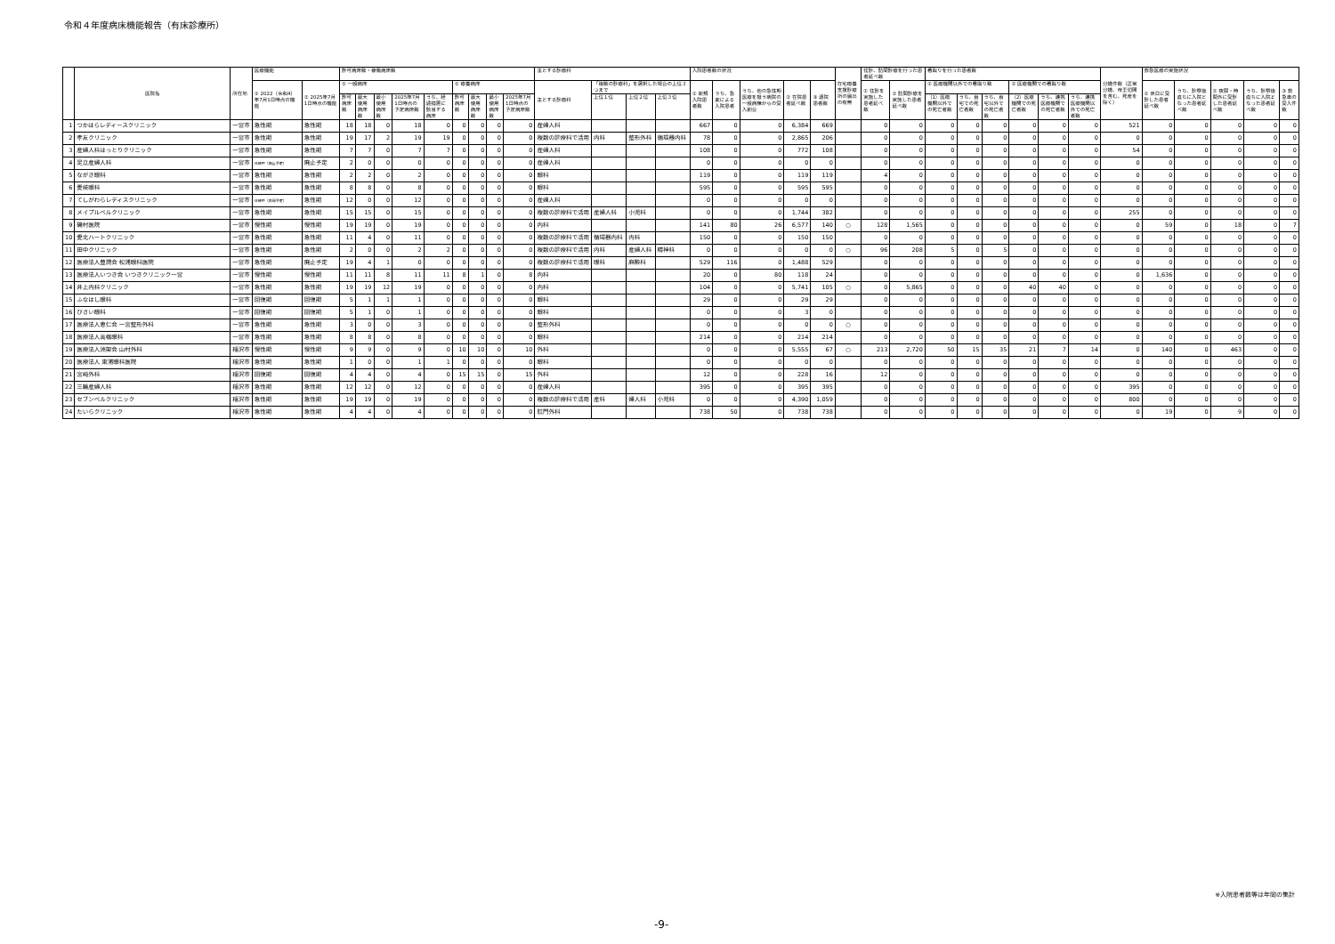令和４年度病床機能報告（有床診療所）
| | 医院名 | 所在地 | 医療機能 | | 許可病床数・稼働病床数 | | | | | | | | | 主とする診療科 | | | | 入院患者数の状況 | | | | | 在宅療養支援診療所の届出の有無 | 往診、訪問診療を行った患者延べ数 | | 看取りを行った患者数 | | | | | | 分娩件数（正常分娩、帝王切開を含む。死産を除く） | 救急医療の実施状況 | | | | |
| --- | --- | --- | --- | --- | --- | --- | --- | --- | --- | --- | --- | --- | --- | --- | --- | --- | --- | --- | --- | --- | --- | --- | --- | --- | --- | --- | --- | --- | --- | --- | --- | --- | --- | --- | --- | --- | --- |
| | | | ① 2022（令和4）年7月1日時点の機能 | ② 2025年7月1日時点の機能 | ① 一般病床 | | | | | ② 療養病床 | | | | 主とする診療科 | 「複数の診療科」を選択した場合の上位３つまで | | | ① 新規入院患者数 | うち、急変による入院患者 | うち、他の急性期医療を担う病院の一般病棟からの受入割合 | ② 在院患者延べ数 | ③ 退院患者数 | | ① 往診を実施した患者延べ数 | ② 訪問診療を実施した患者延べ数 | ① 医療機関以外での看取り数 | | | ② 医療機関での看取り数 | | | | ① 休日に受診した患者延べ数 | うち、診察後直ちに入院となった患者延べ数 | ② 夜間・時間外に受診した患者延べ数 | うち、診察後直ちに入院となった患者延べ数 | ③ 救急車の受入件数 |
| | | | | | 許可病床数 | 最大使用病床数 | 最小使用病床数 | 2025年7月1日時点の予定病床数 | うち、経過措置に該当する病床 | 許可病床数 | 最大使用病床数 | 最小使用病床数 | 2025年7月1日時点の予定病床数 | | 上位１位 | 上位２位 | 上位３位 | | | | | | | | | （1）医療機関以外での死亡者数 | うち、自宅での死亡者数 | うち、自宅以外での死亡者数 | （2）医療機関での死亡者数 | うち、連携医療機関での死亡者数 | うち、連携医療機関以外での死亡者数 | | | | | | |
| 1 | つかはらレディースクリニック | 一宮市 | 急性期 | 急性期 | 18 | 18 | 0 | 18 | 0 | 0 | 0 | 0 | 0 | 産婦人科 | | | | 667 | 0 | 0 | 6,384 | 669 | | 0 | 0 | 0 | 0 | 0 | 0 | 0 | 0 | 521 | 0 | 0 | 0 | 0 | 0 |
| 2 | 孝友クリニック | 一宮市 | 急性期 | 急性期 | 19 | 17 | 2 | 19 | 19 | 0 | 0 | 0 | 0 | 複数の診療科で活用 | 内科 | 整形外科 | 循環器内科 | 78 | 0 | 0 | 2,865 | 206 | | 0 | 0 | 0 | 0 | 0 | 0 | 0 | 0 | 0 | 0 | 0 | 0 | 0 | 0 |
| 3 | 産婦人科はっとりクリニック | 一宮市 | 急性期 | 急性期 | 7 | 7 | 0 | 7 | 7 | 0 | 0 | 0 | 0 | 産婦人科 | | | | 108 | 0 | 0 | 772 | 108 | | 0 | 0 | 0 | 0 | 0 | 0 | 0 | 0 | 54 | 0 | 0 | 0 | 0 | 0 |
| 4 | 足立産婦人科 | 一宮市 | 休棟中（廃止予定） | 廃止予定 | 2 | 0 | 0 | 0 | 0 | 0 | 0 | 0 | 0 | 産婦人科 | | | | 0 | 0 | 0 | 0 | 0 | | 0 | 0 | 0 | 0 | 0 | 0 | 0 | 0 | 0 | 0 | 0 | 0 | 0 | 0 |
| 5 | ながき眼科 | 一宮市 | 急性期 | 急性期 | 2 | 2 | 0 | 2 | 0 | 0 | 0 | 0 | 0 | 眼科 | | | | 119 | 0 | 0 | 119 | 119 | | 4 | 0 | 0 | 0 | 0 | 0 | 0 | 0 | 0 | 0 | 0 | 0 | 0 | 0 |
| 6 | 愛岐眼科 | 一宮市 | 急性期 | 急性期 | 8 | 8 | 0 | 8 | 0 | 0 | 0 | 0 | 0 | 眼科 | | | | 595 | 0 | 0 | 595 | 595 | | 0 | 0 | 0 | 0 | 0 | 0 | 0 | 0 | 0 | 0 | 0 | 0 | 0 | 0 |
| 7 | てしがわらレディスクリニック | 一宮市 | 休棟中（再開予定） | 急性期 | 12 | 0 | 0 | 12 | 0 | 0 | 0 | 0 | 0 | 産婦人科 | | | | 0 | 0 | 0 | 0 | 0 | | 0 | 0 | 0 | 0 | 0 | 0 | 0 | 0 | 0 | 0 | 0 | 0 | 0 | 0 |
| 8 | メイプルベルクリニック | 一宮市 | 急性期 | 急性期 | 15 | 15 | 0 | 15 | 0 | 0 | 0 | 0 | 0 | 複数の診療科で活用 | 産婦人科 | 小児科 | | 0 | 0 | 0 | 1,744 | 382 | | 0 | 0 | 0 | 0 | 0 | 0 | 0 | 0 | 255 | 0 | 0 | 0 | 0 | 0 |
| 9 | 磯村医院 | 一宮市 | 慢性期 | 慢性期 | 19 | 19 | 0 | 19 | 0 | 0 | 0 | 0 | 0 | 内科 | | | | 141 | 80 | 26 | 6,577 | 140 | ○ | 128 | 1,565 | 0 | 0 | 0 | 0 | 0 | 0 | 0 | 59 | 0 | 18 | 0 | 7 |
| 10 | 愛北ハートクリニック | 一宮市 | 急性期 | 急性期 | 11 | 4 | 0 | 11 | 0 | 0 | 0 | 0 | 0 | 複数の診療科で活用 | 循環器内科 | 内科 | | 150 | 0 | 0 | 150 | 150 | | 0 | 0 | 0 | 0 | 0 | 0 | 0 | 0 | 0 | 0 | 0 | 0 | 0 | 0 |
| 11 | 田中クリニック | 一宮市 | 急性期 | 急性期 | 2 | 0 | 0 | 2 | 2 | 0 | 0 | 0 | 0 | 複数の診療科で活用 | 内科 | 産婦人科 | 精神科 | 0 | 0 | 0 | 0 | 0 | ○ | 96 | 208 | 5 | 0 | 5 | 0 | 0 | 0 | 0 | 0 | 0 | 0 | 0 | 0 |
| 12 | 医療法人豊潤会 松浦眼科医院 | 一宮市 | 急性期 | 廃止予定 | 19 | 4 | 1 | 0 | 0 | 0 | 0 | 0 | 0 | 複数の診療科で活用 | 眼科 | 麻酔科 | | 529 | 116 | 0 | 1,488 | 529 | | 0 | 0 | 0 | 0 | 0 | 0 | 0 | 0 | 0 | 0 | 0 | 0 | 0 | 0 |
| 13 | 医療法人いつき会 いつきクリニック一宮 | 一宮市 | 慢性期 | 慢性期 | 11 | 11 | 8 | 11 | 11 | 8 | 1 | 0 | 8 | 内科 | | | | 20 | 0 | 80 | 118 | 24 | | 0 | 0 | 0 | 0 | 0 | 0 | 0 | 0 | 0 | 1,636 | 0 | 0 | 0 | 0 |
| 14 | 井上内科クリニック | 一宮市 | 急性期 | 急性期 | 19 | 19 | 12 | 19 | 0 | 0 | 0 | 0 | 0 | 内科 | | | | 104 | 0 | 0 | 5,741 | 105 | ○ | 0 | 5,865 | 0 | 0 | 0 | 40 | 40 | 0 | 0 | 0 | 0 | 0 | 0 | 0 |
| 15 | ふなはし眼科 | 一宮市 | 回復期 | 回復期 | 5 | 1 | 1 | 1 | 0 | 0 | 0 | 0 | 0 | 眼科 | | | | 29 | 0 | 0 | 29 | 29 | | 0 | 0 | 0 | 0 | 0 | 0 | 0 | 0 | 0 | 0 | 0 | 0 | 0 | 0 |
| 16 | びさい眼科 | 一宮市 | 回復期 | 回復期 | 5 | 1 | 0 | 1 | 0 | 0 | 0 | 0 | 0 | 眼科 | | | | 0 | 0 | 0 | 3 | 0 | | 0 | 0 | 0 | 0 | 0 | 0 | 0 | 0 | 0 | 0 | 0 | 0 | 0 | 0 |
| 17 | 医療法人恵仁会 一宮整形外科 | 一宮市 | 急性期 | 急性期 | 3 | 0 | 0 | 3 | 0 | 0 | 0 | 0 | 0 | 整形外科 | | | | 0 | 0 | 0 | 0 | 0 | ○ | 0 | 0 | 0 | 0 | 0 | 0 | 0 | 0 | 0 | 0 | 0 | 0 | 0 | 0 |
| 18 | 医療法人高橋眼科 | 一宮市 | 急性期 | 急性期 | 8 | 8 | 0 | 8 | 0 | 0 | 0 | 0 | 0 | 眼科 | | | | 214 | 0 | 0 | 214 | 214 | | 0 | 0 | 0 | 0 | 0 | 0 | 0 | 0 | 0 | 0 | 0 | 0 | 0 | 0 |
| 19 | 医療法人洲架会 山村外科 | 稲沢市 | 慢性期 | 慢性期 | 9 | 9 | 0 | 9 | 0 | 10 | 10 | 0 | 10 | 外科 | | | | 0 | 0 | 0 | 5,555 | 67 | ○ | 213 | 2,720 | 50 | 15 | 35 | 21 | 7 | 14 | 0 | 140 | 0 | 463 | 0 | 0 |
| 20 | 医療法人 東浦眼科医院 | 稲沢市 | 急性期 | 急性期 | 1 | 0 | 0 | 1 | 1 | 0 | 0 | 0 | 0 | 眼科 | | | | 0 | 0 | 0 | 0 | 0 | | 0 | 0 | 0 | 0 | 0 | 0 | 0 | 0 | 0 | 0 | 0 | 0 | 0 | 0 |
| 21 | 宮崎外科 | 稲沢市 | 回復期 | 回復期 | 4 | 4 | 0 | 4 | 0 | 15 | 15 | 0 | 15 | 外科 | | | | 12 | 0 | 0 | 228 | 16 | | 12 | 0 | 0 | 0 | 0 | 0 | 0 | 0 | 0 | 0 | 0 | 0 | 0 | 0 |
| 22 | 三輪産婦人科 | 稲沢市 | 急性期 | 急性期 | 12 | 12 | 0 | 12 | 0 | 0 | 0 | 0 | 0 | 産婦人科 | | | | 395 | 0 | 0 | 395 | 395 | | 0 | 0 | 0 | 0 | 0 | 0 | 0 | 0 | 395 | 0 | 0 | 0 | 0 | 0 |
| 23 | セブンベルクリニック | 稲沢市 | 急性期 | 急性期 | 19 | 19 | 0 | 19 | 0 | 0 | 0 | 0 | 0 | 複数の診療科で活用 | 産科 | 婦人科 | 小児科 | 0 | 0 | 0 | 4,390 | 1,059 | | 0 | 0 | 0 | 0 | 0 | 0 | 0 | 0 | 800 | 0 | 0 | 0 | 0 | 0 |
| 24 | たいらクリニック | 稲沢市 | 急性期 | 急性期 | 4 | 4 | 0 | 4 | 0 | 0 | 0 | 0 | 0 | 肛門外科 | | | | 738 | 50 | 0 | 738 | 738 | | 0 | 0 | 0 | 0 | 0 | 0 | 0 | 0 | 0 | 19 | 0 | 9 | 0 | 0 |
※入院患者数等は年間の集計
-9-